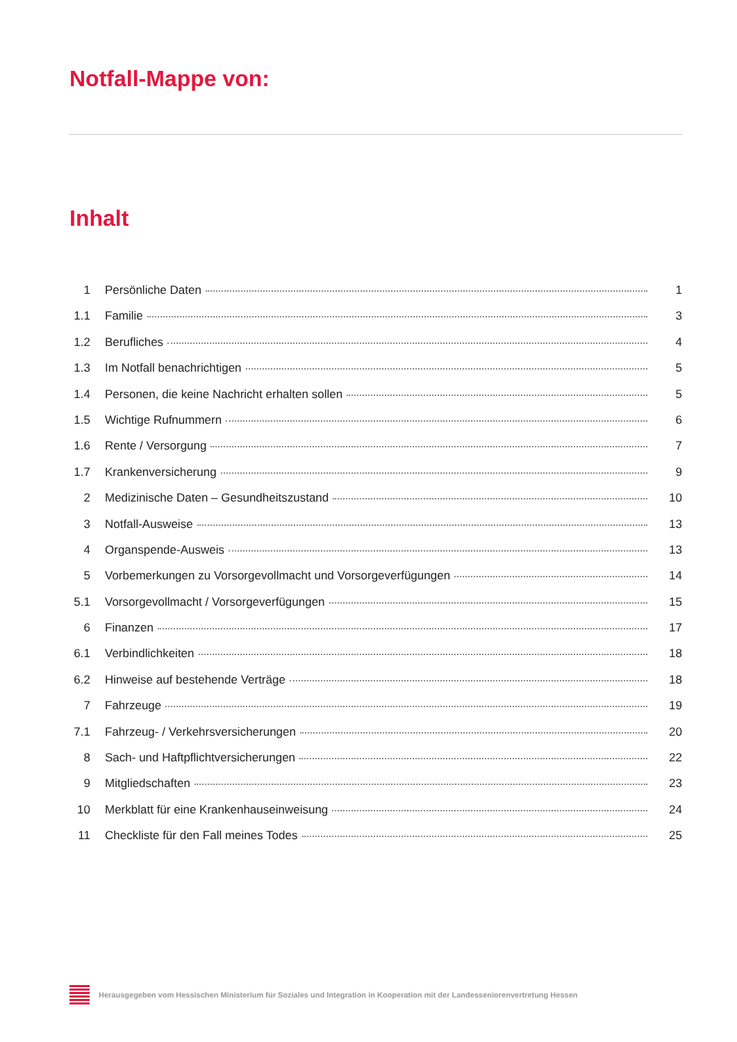Notfall-Mappe von:
Inhalt
1 Persönliche Daten 1
1.1 Familie 3
1.2 Berufliches 4
1.3 Im Notfall benachrichtigen 5
1.4 Personen, die keine Nachricht erhalten sollen 5
1.5 Wichtige Rufnummern 6
1.6 Rente / Versorgung 7
1.7 Krankenversicherung 9
2 Medizinische Daten – Gesundheitszustand 10
3 Notfall-Ausweise 13
4 Organspende-Ausweis 13
5 Vorbemerkungen zu Vorsorgevollmacht und Vorsorgeverfügungen 14
5.1 Vorsorgevollmacht / Vorsorgeverfügungen 15
6 Finanzen 17
6.1 Verbindlichkeiten 18
6.2 Hinweise auf bestehende Verträge 18
7 Fahrzeuge 19
7.1 Fahrzeug- / Verkehrsversicherungen 20
8 Sach- und Haftpflichtversicherungen 22
9 Mitgliedschaften 23
10 Merkblatt für eine Krankenhauseinweisung 24
11 Checkliste für den Fall meines Todes 25
Herausgegeben vom Hessischen Ministerium für Soziales und Integration in Kooperation mit der Landesseniorenvertretung Hessen